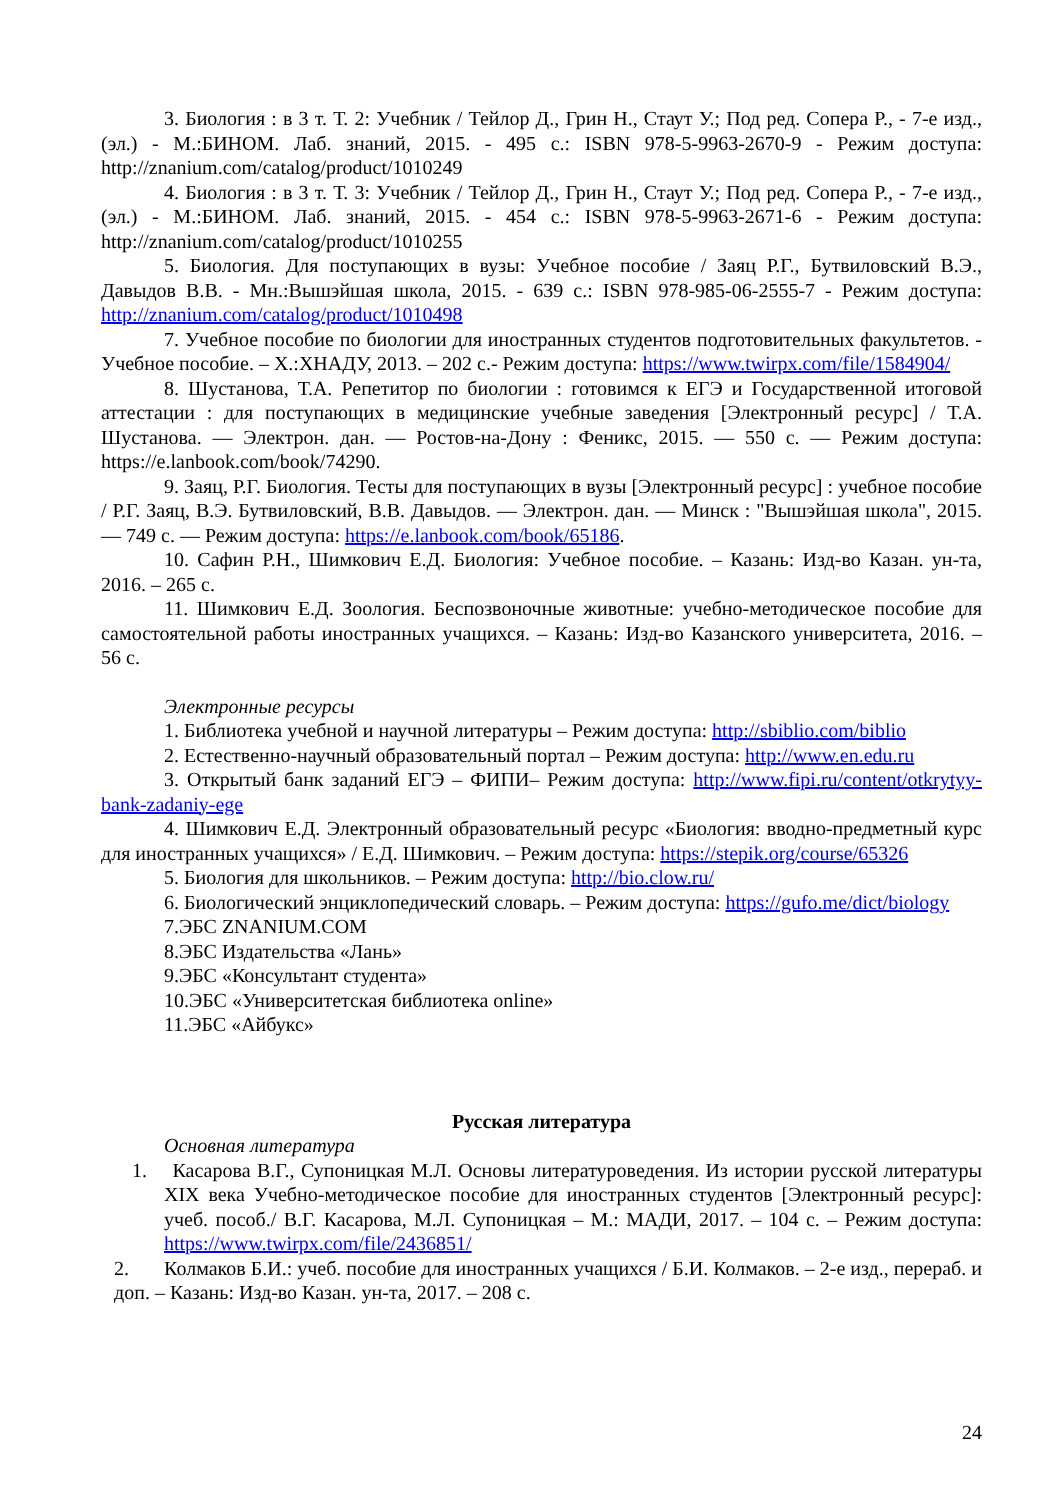3. Биология : в 3 т. Т. 2: Учебник / Тейлор Д., Грин Н., Стаут У.; Под ред. Сопера Р., - 7-е изд., (эл.) - М.:БИНОМ. Лаб. знаний, 2015. - 495 с.: ISBN 978-5-9963-2670-9 - Режим доступа: http://znanium.com/catalog/product/1010249
4. Биология : в 3 т. Т. 3: Учебник / Тейлор Д., Грин Н., Стаут У.; Под ред. Сопера Р., - 7-е изд., (эл.) - М.:БИНОМ. Лаб. знаний, 2015. - 454 с.: ISBN 978-5-9963-2671-6 - Режим доступа: http://znanium.com/catalog/product/1010255
5. Биология. Для поступающих в вузы: Учебное пособие / Заяц Р.Г., Бутвиловский В.Э., Давыдов В.В. - Мн.:Вышэйшая школа, 2015. - 639 с.: ISBN 978-985-06-2555-7 - Режим доступа: http://znanium.com/catalog/product/1010498
7. Учебное пособие по биологии для иностранных студентов подготовительных факультетов. - Учебное пособие. – Х.:ХНАДУ, 2013. – 202 с.- Режим доступа: https://www.twirpx.com/file/1584904/
8. Шустанова, Т.А. Репетитор по биологии : готовимся к ЕГЭ и Государственной итоговой аттестации : для поступающих в медицинские учебные заведения [Электронный ресурс] / Т.А. Шустанова. — Электрон. дан. — Ростов-на-Дону : Феникс, 2015. — 550 с. — Режим доступа: https://e.lanbook.com/book/74290.
9. Заяц, Р.Г. Биология. Тесты для поступающих в вузы [Электронный ресурс] : учебное пособие / Р.Г. Заяц, В.Э. Бутвиловский, В.В. Давыдов. — Электрон. дан. — Минск : "Вышэйшая школа", 2015. — 749 с. — Режим доступа: https://e.lanbook.com/book/65186.
10. Сафин Р.Н., Шимкович Е.Д. Биология: Учебное пособие. – Казань: Изд-во Казан. ун-та, 2016. – 265 с.
11. Шимкович Е.Д. Зоология. Беспозвоночные животные: учебно-методическое пособие для самостоятельной работы иностранных учащихся. – Казань: Изд-во Казанского университета, 2016. – 56 с.
Электронные ресурсы
1. Библиотека учебной и научной литературы – Режим доступа: http://sbiblio.com/biblio
2. Естественно-научный образовательный портал – Режим доступа: http://www.en.edu.ru
3. Открытый банк заданий ЕГЭ – ФИПИ– Режим доступа: http://www.fipi.ru/content/otkrytyy-bank-zadaniy-ege
4. Шимкович Е.Д. Электронный образовательный ресурс «Биология: вводно-предметный курс для иностранных учащихся» / Е.Д. Шимкович. – Режим доступа: https://stepik.org/course/65326
5. Биология для школьников. – Режим доступа: http://bio.clow.ru/
6. Биологический энциклопедический словарь. – Режим доступа: https://gufo.me/dict/biology
7.ЭБС ZNANIUM.COM
8.ЭБС Издательства «Лань»
9.ЭБС «Консультант студента»
10.ЭБС «Университетская библиотека online»
11.ЭБС «Айбукс»
Русская литература
Основная литература
1. Касарова В.Г., Супоницкая М.Л. Основы литературоведения. Из истории русской литературы XIX века Учебно-методическое пособие для иностранных студентов [Электронный ресурс]: учеб. пособ./ В.Г. Касарова, М.Л. Супоницкая – М.: МАДИ, 2017. – 104 с. – Режим доступа: https://www.twirpx.com/file/2436851/
2. Колмаков Б.И.: учеб. пособие для иностранных учащихся / Б.И. Колмаков. – 2-е изд., перераб. и доп. – Казань: Изд-во Казан. ун-та, 2017. – 208 с.
24